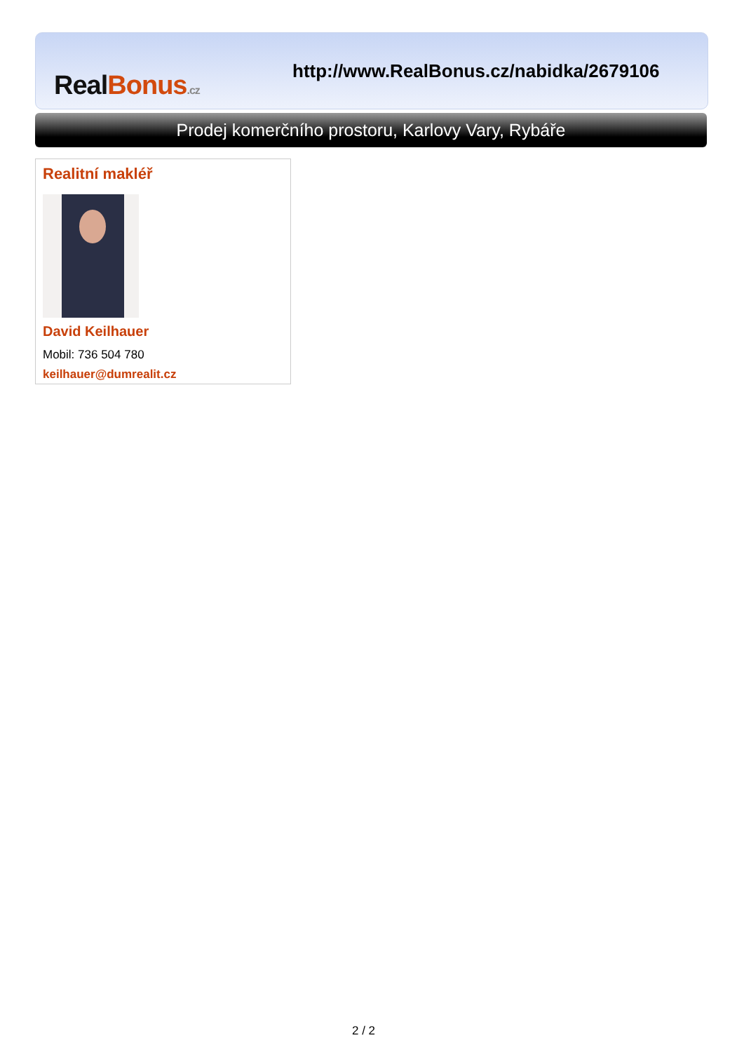Real Bonus.cz
http://www.RealBonus.cz/nabidka/2679106
Prodej komerčního prostoru, Karlovy Vary, Rybáře
Realitní makléř
David Keilhauer
Mobil: 736 504 780
keilhauer@dumrealit.cz
2 / 2